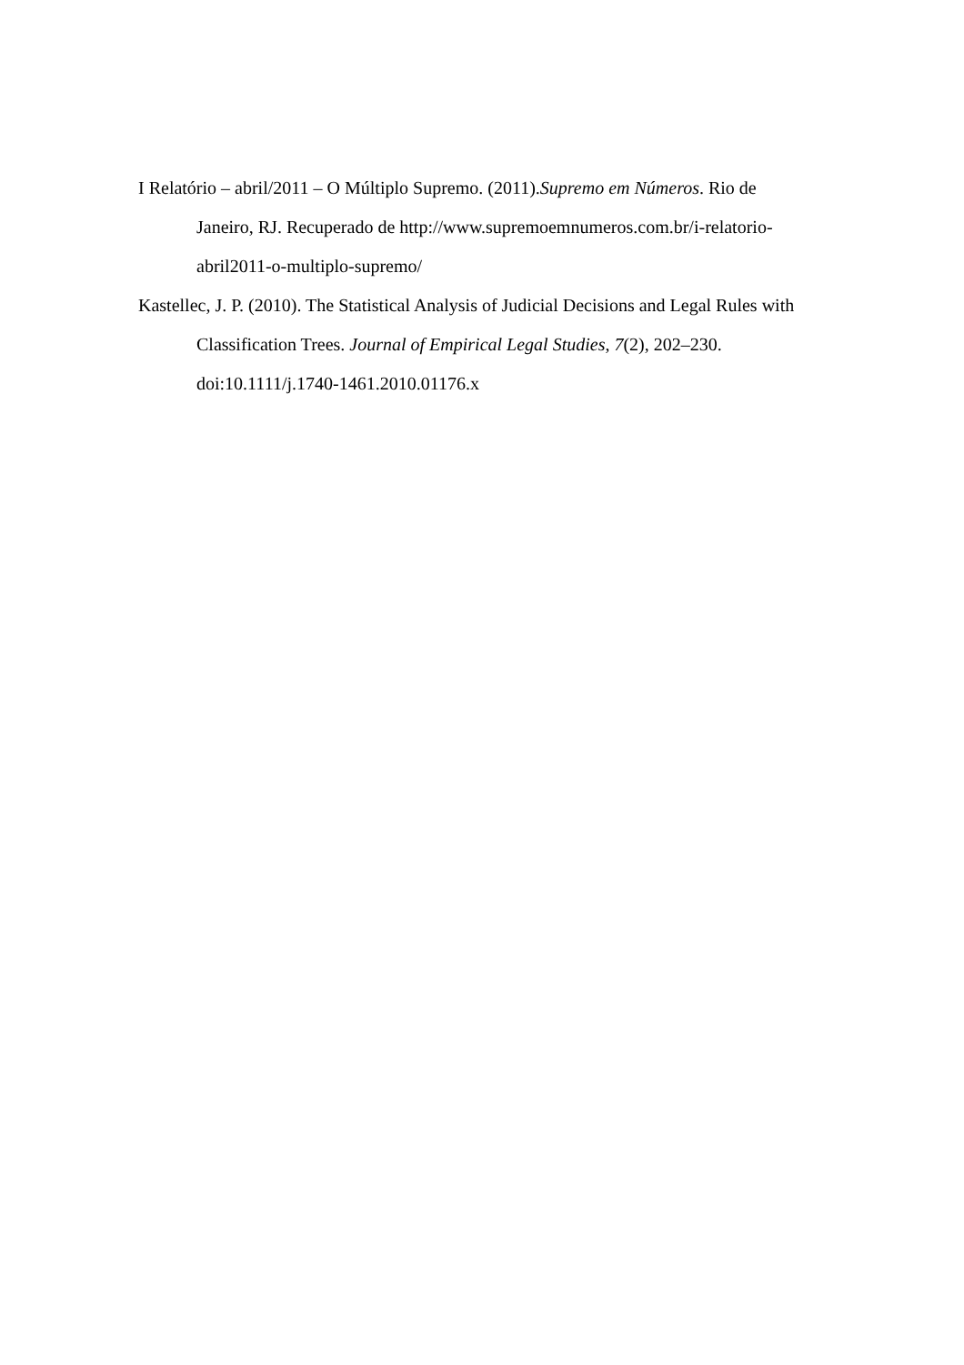I Relatório – abril/2011 – O Múltiplo Supremo. (2011).Supremo em Números. Rio de Janeiro, RJ. Recuperado de http://www.supremoemnumeros.com.br/i-relatorio-abril2011-o-multiplo-supremo/
Kastellec, J. P. (2010). The Statistical Analysis of Judicial Decisions and Legal Rules with Classification Trees. Journal of Empirical Legal Studies, 7(2), 202–230. doi:10.1111/j.1740-1461.2010.01176.x